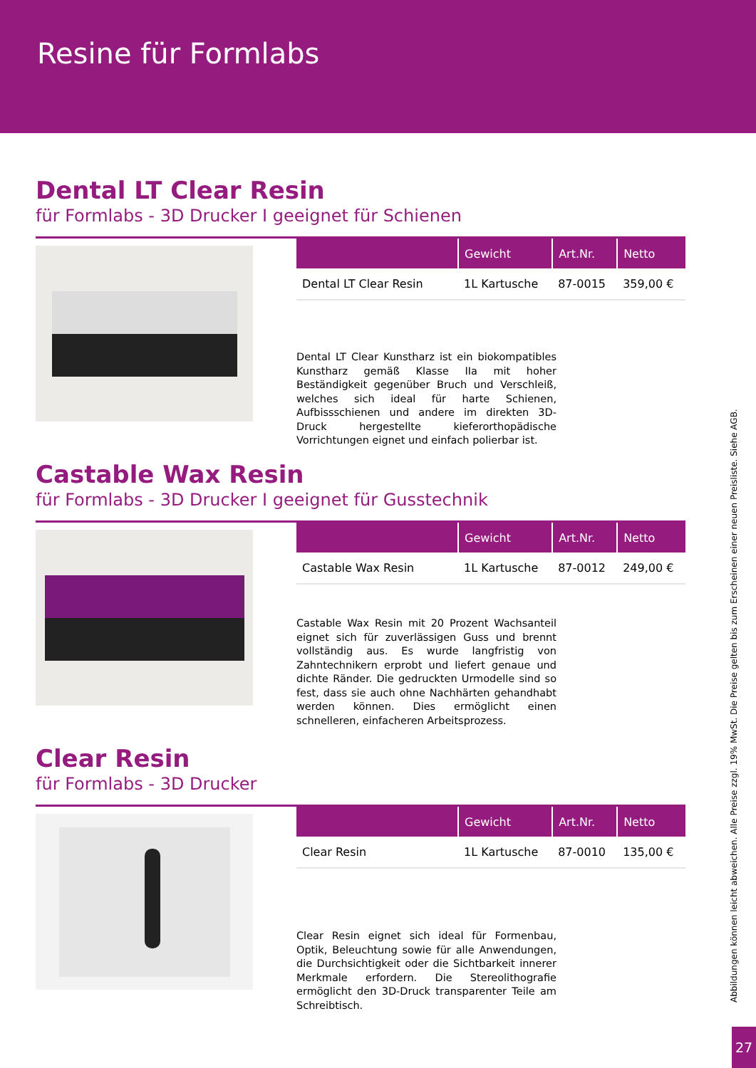Resine für Formlabs
Dental LT Clear Resin
für Formlabs - 3D Drucker I geeignet für Schienen
| | Gewicht | Art.Nr. | Netto |
| --- | --- | --- | --- |
| Dental LT Clear Resin | 1L Kartusche | 87-0015 | 359,00 € |
Dental LT Clear Kunstharz ist ein biokompatibles Kunstharz gemäß Klasse IIa mit hoher Beständigkeit gegenüber Bruch und Verschleiß, welches sich ideal für harte Schienen, Aufbissschienen und andere im direkten 3D-Druck hergestellte kieferorthopädische Vorrichtungen eignet und einfach polierbar ist.
Castable Wax Resin
für Formlabs - 3D Drucker I geeignet für Gusstechnik
| | Gewicht | Art.Nr. | Netto |
| --- | --- | --- | --- |
| Castable Wax Resin | 1L Kartusche | 87-0012 | 249,00 € |
Castable Wax Resin mit 20 Prozent Wachsanteil eignet sich für zuverlässigen Guss und brennt vollständig aus. Es wurde langfristig von Zahntechnikern erprobt und liefert genaue und dichte Ränder. Die gedruckten Urmodelle sind so fest, dass sie auch ohne Nachhärten gehandhabt werden können. Dies ermöglicht einen schnelleren, einfacheren Arbeitsprozess.
Clear Resin
für Formlabs - 3D Drucker
| | Gewicht | Art.Nr. | Netto |
| --- | --- | --- | --- |
| Clear Resin | 1L Kartusche | 87-0010 | 135,00 € |
Clear Resin eignet sich ideal für Formenbau, Optik, Beleuchtung sowie für alle Anwendungen, die Durchsichtigkeit oder die Sichtbarkeit innerer Merkmale erfordern. Die Stereolithografie ermöglicht den 3D-Druck transparenter Teile am Schreibtisch.
Abbildungen können leicht abweichen. Alle Preise zzgl. 19% MwSt. Die Preise gelten bis zum Erscheinen einer neuen Preisliste. Siehe AGB.
27